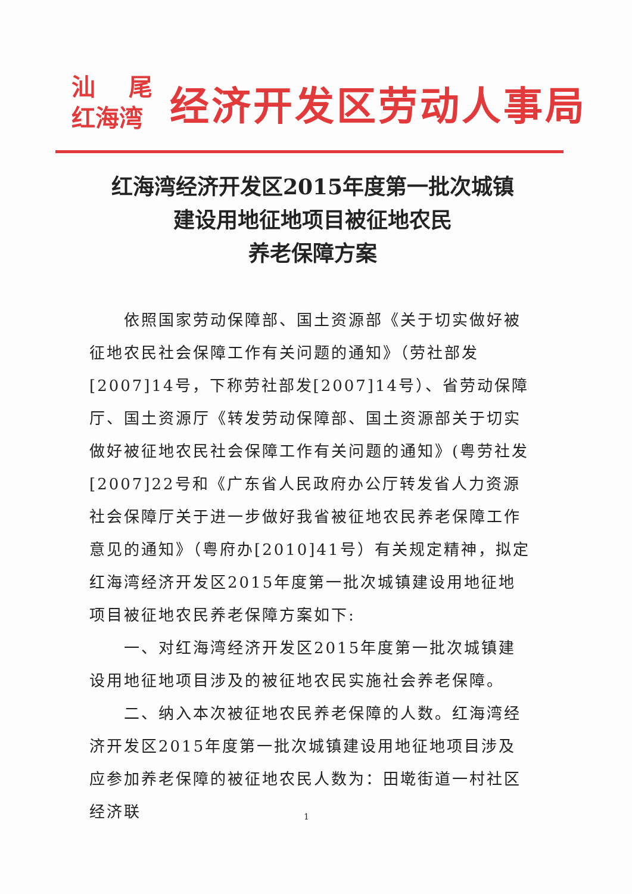汕 尾
红海湾
经济开发区劳动人事局
红海湾经济开发区2015年度第一批次城镇
建设用地征地项目被征地农民
养老保障方案
依照国家劳动保障部、国土资源部《关于切实做好被征地农民社会保障工作有关问题的通知》（劳社部发[2007]14号，下称劳社部发[2007]14号）、省劳动保障厅、国土资源厅《转发劳动保障部、国土资源部关于切实做好被征地农民社会保障工作有关问题的通知》(粤劳社发[2007]22号和《广东省人民政府办公厅转发省人力资源社会保障厅关于进一步做好我省被征地农民养老保障工作意见的通知》（粤府办[2010]41号）有关规定精神，拟定红海湾经济开发区2015年度第一批次城镇建设用地征地项目被征地农民养老保障方案如下:
一、对红海湾经济开发区2015年度第一批次城镇建设用地征地项目涉及的被征地农民实施社会养老保障。
二、纳入本次被征地农民养老保障的人数。红海湾经济开发区2015年度第一批次城镇建设用地征地项目涉及应参加养老保障的被征地农民人数为：田墘街道一村社区经济联
1